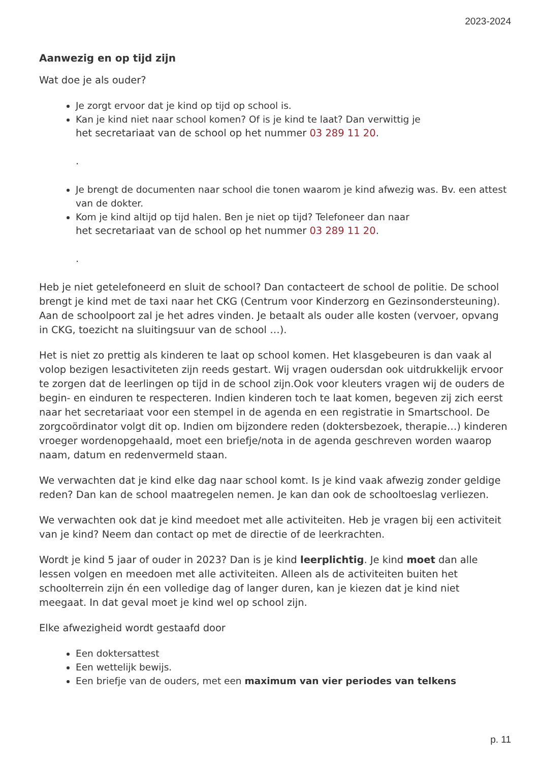2023-2024
Aanwezig en op tijd zijn
Wat doe je als ouder?
Je zorgt ervoor dat je kind op tijd op school is.
Kan je kind niet naar school komen? Of is je kind te laat? Dan verwittig je
het secretariaat van de school op het nummer 03 289 11 20.
.
Je brengt de documenten naar school die tonen waarom je kind afwezig was. Bv. een attest van de dokter.
Kom je kind altijd op tijd halen. Ben je niet op tijd? Telefoneer dan naar
het secretariaat van de school op het nummer 03 289 11 20.
.
Heb je niet getelefoneerd en sluit de school? Dan contacteert de school de politie. De school brengt je kind met de taxi naar het CKG (Centrum voor Kinderzorg en Gezinsondersteuning). Aan de schoolpoort zal je het adres vinden. Je betaalt als ouder alle kosten (vervoer, opvang in CKG, toezicht na sluitingsuur van de school …).
Het is niet zo prettig als kinderen te laat op school komen. Het klasgebeuren is dan vaak al volop bezigen lesactiviteten zijn reeds gestart. Wij vragen oudersdan ook uitdrukkelijk ervoor te zorgen dat de leerlingen op tijd in de school zijn.Ook voor kleuters vragen wij de ouders de begin- en einduren te respecteren. Indien kinderen toch te laat komen, begeven zij zich eerst naar het secretariaat voor een stempel in de agenda en een registratie in Smartschool. De zorgcoördinator volgt dit op. Indien om bijzondere reden (doktersbezoek, therapie…) kinderen vroeger wordenopgehaald, moet een briefje/nota in de agenda geschreven worden waarop naam, datum en redenvermeld staan.
We verwachten dat je kind elke dag naar school komt. Is je kind vaak afwezig zonder geldige reden? Dan kan de school maatregelen nemen. Je kan dan ook de schooltoeslag verliezen.
We verwachten ook dat je kind meedoet met alle activiteiten. Heb je vragen bij een activiteit van je kind? Neem dan contact op met de directie of de leerkrachten.
Wordt je kind 5 jaar of ouder in 2023? Dan is je kind leerplichtig. Je kind moet dan alle lessen volgen en meedoen met alle activiteiten. Alleen als de activiteiten buiten het schoolterrein zijn én een volledige dag of langer duren, kan je kiezen dat je kind niet meegaat. In dat geval moet je kind wel op school zijn.
Elke afwezigheid wordt gestaafd door
Een doktersattest
Een wettelijk bewijs.
Een briefje van de ouders, met een maximum van vier periodes van telkens
p. 11